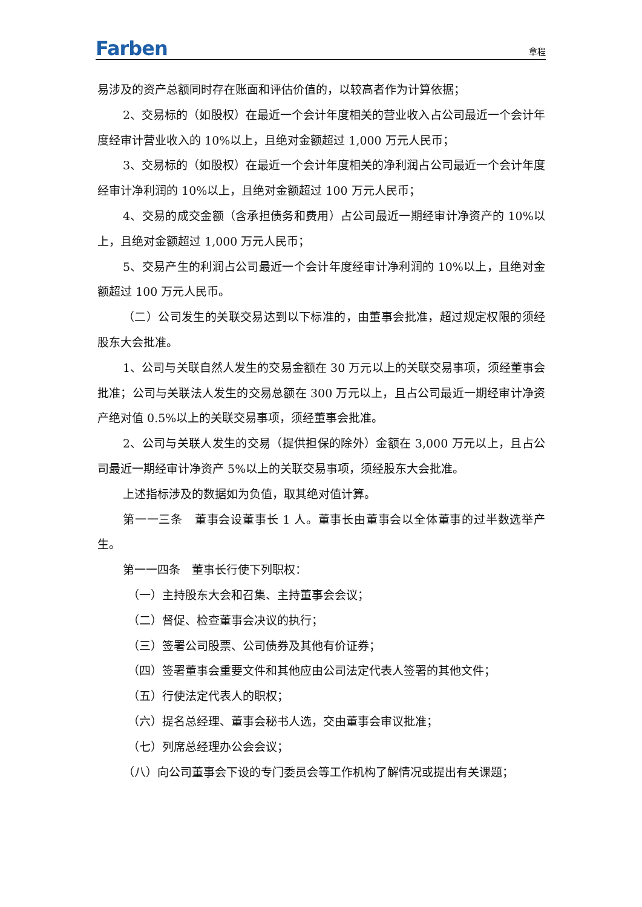Farben 章程
易涉及的资产总额同时存在账面和评估价值的，以较高者作为计算依据；
2、交易标的（如股权）在最近一个会计年度相关的营业收入占公司最近一个会计年度经审计营业收入的 10%以上，且绝对金额超过 1,000 万元人民币；
3、交易标的（如股权）在最近一个会计年度相关的净利润占公司最近一个会计年度经审计净利润的 10%以上，且绝对金额超过 100 万元人民币；
4、交易的成交金额（含承担债务和费用）占公司最近一期经审计净资产的 10%以上，且绝对金额超过 1,000 万元人民币；
5、交易产生的利润占公司最近一个会计年度经审计净利润的 10%以上，且绝对金额超过 100 万元人民币。
（二）公司发生的关联交易达到以下标准的，由董事会批准，超过规定权限的须经股东大会批准。
1、公司与关联自然人发生的交易金额在 30 万元以上的关联交易事项，须经董事会批准；公司与关联法人发生的交易总额在 300 万元以上，且占公司最近一期经审计净资产绝对值 0.5%以上的关联交易事项，须经董事会批准。
2、公司与关联人发生的交易（提供担保的除外）金额在 3,000 万元以上，且占公司最近一期经审计净资产 5%以上的关联交易事项，须经股东大会批准。
上述指标涉及的数据如为负值，取其绝对值计算。
第一一三条　董事会设董事长 1 人。董事长由董事会以全体董事的过半数选举产生。
第一一四条　董事长行使下列职权：
（一）主持股东大会和召集、主持董事会会议；
（二）督促、检查董事会决议的执行；
（三）签署公司股票、公司债券及其他有价证券；
（四）签署董事会重要文件和其他应由公司法定代表人签署的其他文件；
（五）行使法定代表人的职权；
（六）提名总经理、董事会秘书人选，交由董事会审议批准；
（七）列席总经理办公会会议；
（八）向公司董事会下设的专门委员会等工作机构了解情况或提出有关课题；